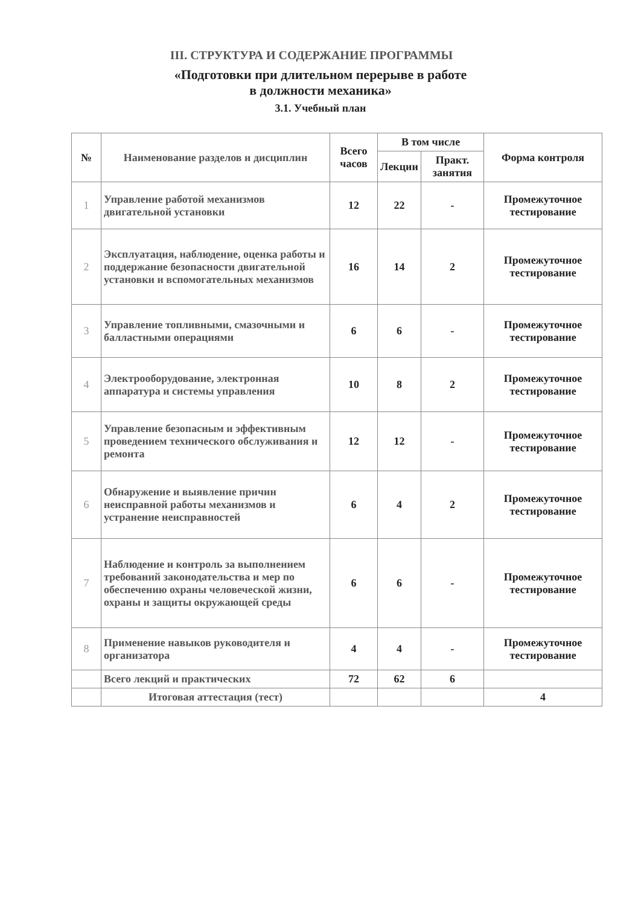III. СТРУКТУРА И СОДЕРЖАНИЕ ПРОГРАММЫ
«Подготовки при длительном перерыве в работе
в должности механика»
3.1. Учебный план
| № | Наименование разделов и дисциплин | Всего часов | В том числе | | Форма контроля |
| --- | --- | --- | --- | --- | --- |
| | | | Лекции | Практ. занятия | |
| 1 | Управление работой механизмов двигательной установки | 12 | 22 | - | Промежуточное тестирование |
| 2 | Эксплуатация, наблюдение, оценка работы и поддержание безопасности двигательной установки и вспомогательных механизмов | 16 | 14 | 2 | Промежуточное тестирование |
| 3 | Управление топливными, смазочными и балластными операциями | 6 | 6 | - | Промежуточное тестирование |
| 4 | Электрооборудование, электронная аппаратура и системы управления | 10 | 8 | 2 | Промежуточное тестирование |
| 5 | Управление безопасным и эффективным проведением технического обслуживания и ремонта | 12 | 12 | - | Промежуточное тестирование |
| 6 | Обнаружение и выявление причин неисправной работы механизмов и устранение неисправностей | 6 | 4 | 2 | Промежуточное тестирование |
| 7 | Наблюдение и контроль за выполнением требований законодательства и мер по обеспечению охраны человеческой жизни, охраны и защиты окружающей среды | 6 | 6 | - | Промежуточное тестирование |
| 8 | Применение навыков руководителя и организатора | 4 | 4 | - | Промежуточное тестирование |
| | Всего лекций и практических | 72 | 62 | 6 | |
| | Итоговая аттестация (тест) | | | | 4 |